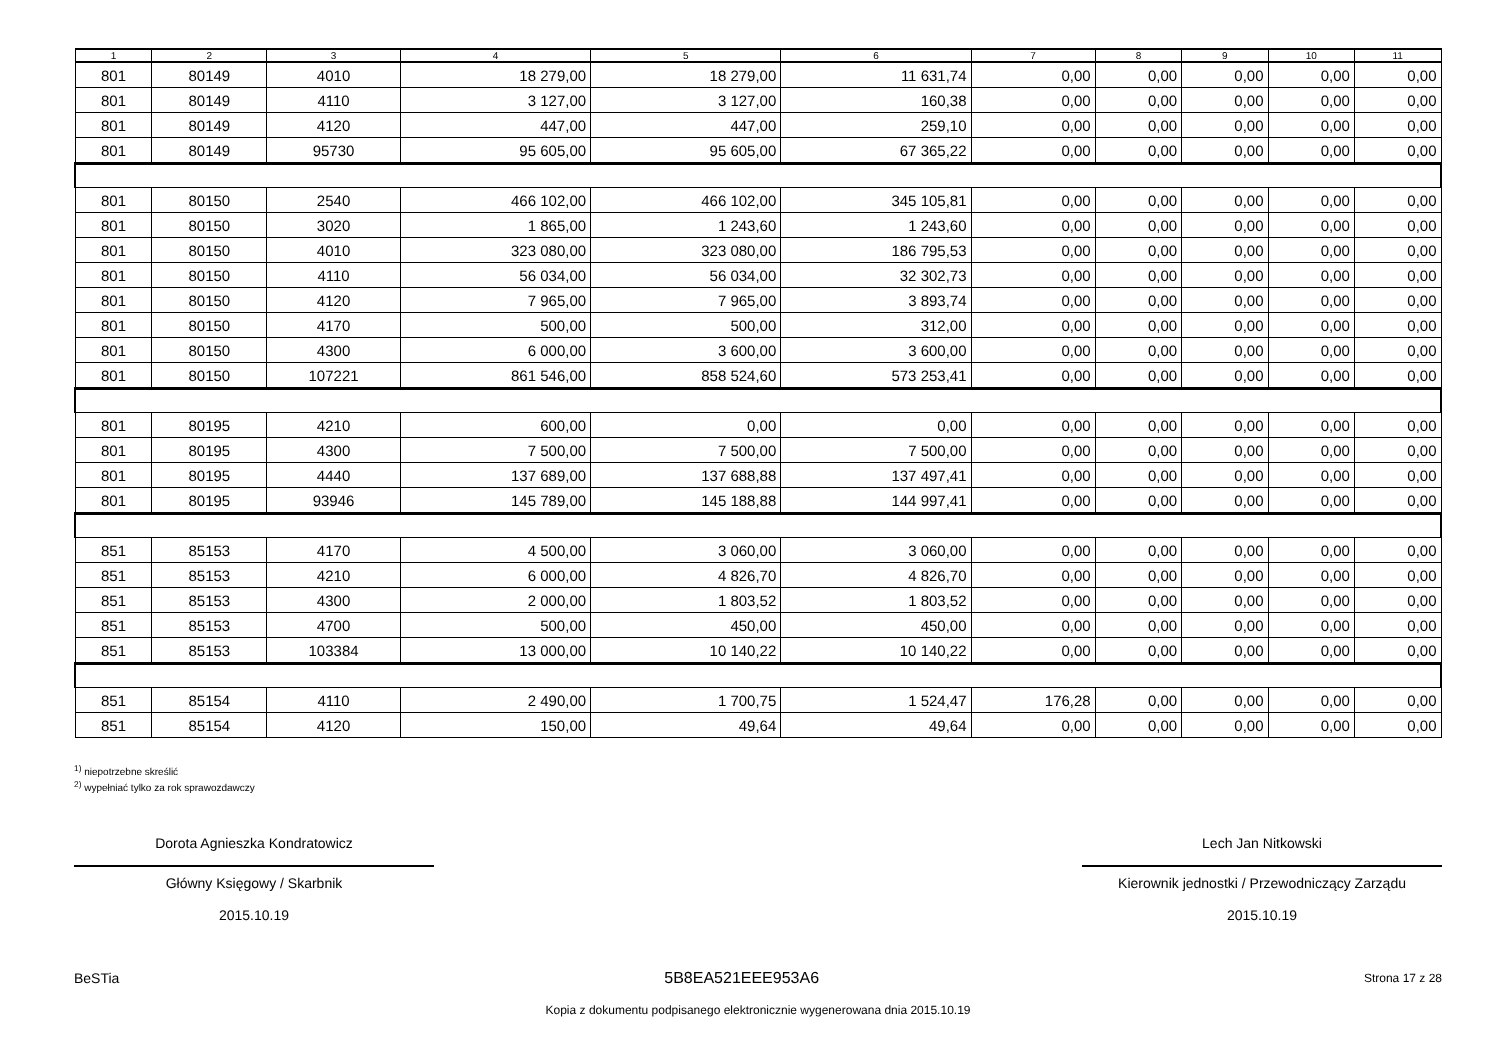| 1 | 2 | 3 | 4 | 5 | 6 | 7 | 8 | 9 | 10 | 11 |
| --- | --- | --- | --- | --- | --- | --- | --- | --- | --- | --- |
| 801 | 80149 | 4010 | 18 279,00 | 18 279,00 | 11 631,74 | 0,00 | 0,00 | 0,00 | 0,00 | 0,00 |
| 801 | 80149 | 4110 | 3 127,00 | 3 127,00 | 160,38 | 0,00 | 0,00 | 0,00 | 0,00 | 0,00 |
| 801 | 80149 | 4120 | 447,00 | 447,00 | 259,10 | 0,00 | 0,00 | 0,00 | 0,00 | 0,00 |
| 801 | 80149 | 95730 | 95 605,00 | 95 605,00 | 67 365,22 | 0,00 | 0,00 | 0,00 | 0,00 | 0,00 |
| 801 | 80150 | 2540 | 466 102,00 | 466 102,00 | 345 105,81 | 0,00 | 0,00 | 0,00 | 0,00 | 0,00 |
| 801 | 80150 | 3020 | 1 865,00 | 1 243,60 | 1 243,60 | 0,00 | 0,00 | 0,00 | 0,00 | 0,00 |
| 801 | 80150 | 4010 | 323 080,00 | 323 080,00 | 186 795,53 | 0,00 | 0,00 | 0,00 | 0,00 | 0,00 |
| 801 | 80150 | 4110 | 56 034,00 | 56 034,00 | 32 302,73 | 0,00 | 0,00 | 0,00 | 0,00 | 0,00 |
| 801 | 80150 | 4120 | 7 965,00 | 7 965,00 | 3 893,74 | 0,00 | 0,00 | 0,00 | 0,00 | 0,00 |
| 801 | 80150 | 4170 | 500,00 | 500,00 | 312,00 | 0,00 | 0,00 | 0,00 | 0,00 | 0,00 |
| 801 | 80150 | 4300 | 6 000,00 | 3 600,00 | 3 600,00 | 0,00 | 0,00 | 0,00 | 0,00 | 0,00 |
| 801 | 80150 | 107221 | 861 546,00 | 858 524,60 | 573 253,41 | 0,00 | 0,00 | 0,00 | 0,00 | 0,00 |
| 801 | 80195 | 4210 | 600,00 | 0,00 | 0,00 | 0,00 | 0,00 | 0,00 | 0,00 | 0,00 |
| 801 | 80195 | 4300 | 7 500,00 | 7 500,00 | 7 500,00 | 0,00 | 0,00 | 0,00 | 0,00 | 0,00 |
| 801 | 80195 | 4440 | 137 689,00 | 137 688,88 | 137 497,41 | 0,00 | 0,00 | 0,00 | 0,00 | 0,00 |
| 801 | 80195 | 93946 | 145 789,00 | 145 188,88 | 144 997,41 | 0,00 | 0,00 | 0,00 | 0,00 | 0,00 |
| 851 | 85153 | 4170 | 4 500,00 | 3 060,00 | 3 060,00 | 0,00 | 0,00 | 0,00 | 0,00 | 0,00 |
| 851 | 85153 | 4210 | 6 000,00 | 4 826,70 | 4 826,70 | 0,00 | 0,00 | 0,00 | 0,00 | 0,00 |
| 851 | 85153 | 4300 | 2 000,00 | 1 803,52 | 1 803,52 | 0,00 | 0,00 | 0,00 | 0,00 | 0,00 |
| 851 | 85153 | 4700 | 500,00 | 450,00 | 450,00 | 0,00 | 0,00 | 0,00 | 0,00 | 0,00 |
| 851 | 85153 | 103384 | 13 000,00 | 10 140,22 | 10 140,22 | 0,00 | 0,00 | 0,00 | 0,00 | 0,00 |
| 851 | 85154 | 4110 | 2 490,00 | 1 700,75 | 1 524,47 | 176,28 | 0,00 | 0,00 | 0,00 | 0,00 |
| 851 | 85154 | 4120 | 150,00 | 49,64 | 49,64 | 0,00 | 0,00 | 0,00 | 0,00 | 0,00 |
<sup>1)</sup> niepotrzebne skreślić
<sup>2)</sup> wypełniać tylko za rok sprawozdawczy
Dorota Agnieszka Kondratowicz
Główny Księgowy / Skarbnik
2015.10.19
Lech Jan Nitkowski
Kierownik jednostki / Przewodniczący Zarządu
2015.10.19
BeSTia 5B8EA521EEE953A6 Strona 17 z 28
Kopia z dokumentu podpisanego elektronicznie wygenerowana dnia 2015.10.19